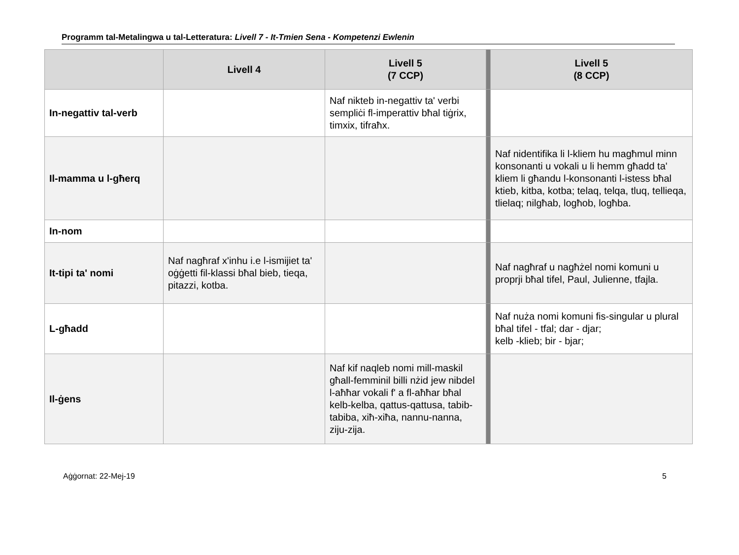Programm tal-Metalingwa u tal-Letteratura: Livell 7 - It-Tmien Sena - Kompetenzi Ewlenin
| | Livell 4 | Livell 5 (7 CCP) | | Livell 5 (8 CCP) |
| --- | --- | --- | --- | --- |
| In-negattiv tal-verb | | Naf nikteb in-negattiv ta' verbi sempliċi fl-imperattiv bħal tiġrix, timxix, tifraħx. | | |
| Il-mamma u l-għerq | | | | Naf nidentifika li l-kliem hu magħmul minn konsonanti u vokali u li hemm għadd ta' kliem li għandu l-konsonanti l-istess bħal ktieb, kitba, kotba; telaq, telqa, tluq, tellieqa, tlielaq; nilgħab, logħob, logħba. |
| In-nom | | | | |
| It-tipi ta' nomi | Naf nagħraf x'inhu i.e l-ismijiet ta' oġġetti fil-klassi bħal bieb, tieqa, pitazzi, kotba. | | | Naf nagħraf u nagħżel nomi komuni u proprji bħal tifel, Paul, Julienne, tfajla. |
| L-għadd | | | | Naf nuża nomi komuni fis-singular u plural bħal tifel - tfal; dar - djar; kelb -klieb; bir - bjar; |
| Il-ġens | | Naf kif naqleb nomi mill-maskil għall-femminil billi nżid jew nibdel l-aħħar vokali f' a fl-aħħar bħal kelb-kelba, qattus-qattusa, tabib-tabiba, xiħ-xiħa, nannu-nanna, ziju-zija. | | |
Aġġornat: 22-Mej-19 5